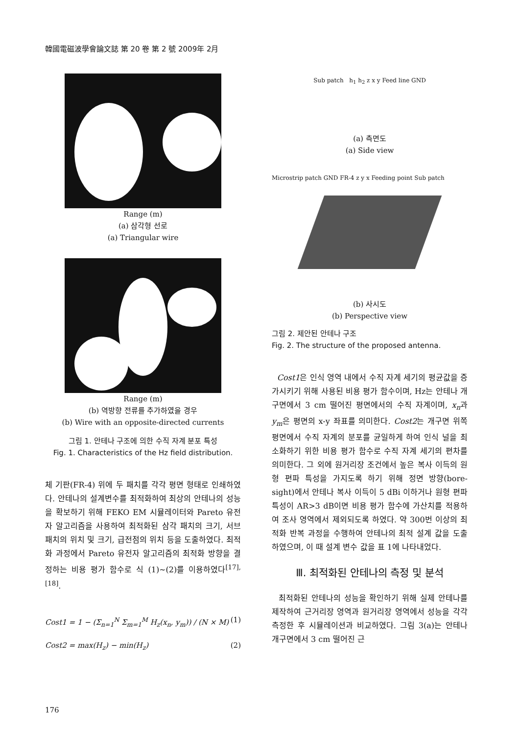韓國電磁波學會論文誌 第 20 卷 第 2 號 2009年 2月
Range (m)
(a) 삼각형 선로
(a) Triangular wire
Range (m)
(b) 역방향 전류를 추가하였을 경우
(b) Wire with an opposite-directed currents
그림 1. 안테나 구조에 의한 수직 자계 분포 특성
Fig. 1. Characteristics of the Hz field distribution.
체 기판(FR-4) 위에 두 패치를 각각 평면 형태로 인쇄하였다. 안테나의 설계변수를 최적화하여 최상의 안테나의 성능을 확보하기 위해 FEKO EM 시뮬레이터와 Pareto 유전자 알고리즘을 사용하여 최적화된 삼각 패치의 크기, 서브 패치의 위치 및 크기, 급전점의 위치 등을 도출하였다. 최적화 과정에서 Pareto 유전자 알고리즘의 최적화 방향을 결정하는 비용 평가 함수로 식 (1)~(2)를 이용하였다<sup>[17],[18]</sup>.
Cost1 = 1 − (Σ<sub>n=1</sub><sup>N</sup> Σ<sub>m=1</sub><sup>M</sup> H<sub>z</sub>(x<sub>n</sub>, y<sub>m</sub>)) / (N × M) (1)
Cost2 = max(H<sub>z</sub>) − min(H<sub>z</sub>) (2)
Sub patch h<sub>1</sub> h<sub>2</sub> z x y Feed line GND
(a) 측면도
(a) Side view
Microstrip patch GND FR-4 z y x Feeding point Sub patch
(b) 사시도
(b) Perspective view
그림 2. 제안된 안테나 구조
Fig. 2. The structure of the proposed antenna.
Cost1은 인식 영역 내에서 수직 자계 세기의 평균값을 증가시키기 위해 사용된 비용 평가 함수이며, Hz는 안테나 개구면에서 3 cm 떨어진 평면에서의 수직 자계이며, x<sub>n</sub>과 y<sub>m</sub>은 평면의 x-y 좌표를 의미한다. Cost2는 개구면 위쪽 평면에서 수직 자계의 분포를 균일하게 하여 인식 널을 최소화하기 위한 비용 평가 함수로 수직 자계 세기의 편차를 의미한다. 그 외에 원거리장 조건에서 높은 복사 이득의 원형 편파 특성을 가지도록 하기 위해 정면 방향(bore-sight)에서 안테나 복사 이득이 5 dBi 이하거나 원형 편파 특성이 AR>3 dB이면 비용 평가 함수에 가산치를 적용하여 조사 영역에서 제외되도록 하였다. 약 300번 이상의 최적화 반복 과정을 수행하여 안테나의 최적 설계 값을 도출하였으며, 이 때 설계 변수 값을 표 1에 나타내었다.
Ⅲ. 최적화된 안테나의 측정 및 분석
최적화된 안테나의 성능을 확인하기 위해 실제 안테나를 제작하여 근거리장 영역과 원거리장 영역에서 성능을 각각 측정한 후 시뮬레이션과 비교하였다. 그림 3(a)는 안테나 개구면에서 3 cm 떨어진 근
176